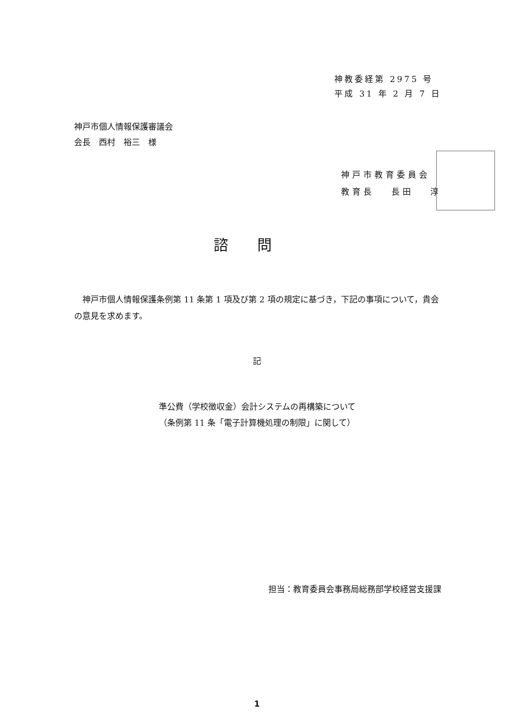神教委経第 2975 号
平成 31 年 2 月 7 日
神戸市個人情報保護審議会
会長　西村　裕三　様
神戸市教育委員会
教育長　 長田　 淳
諮問
　神戸市個人情報保護条例第 11 条第 1 項及び第 2 項の規定に基づき，下記の事項について，貴会の意見を求めます。
記
準公費（学校徴収金）会計システムの再構築について
（条例第 11 条「電子計算機処理の制限」に関して）
担当：教育委員会事務局総務部学校経営支援課
1